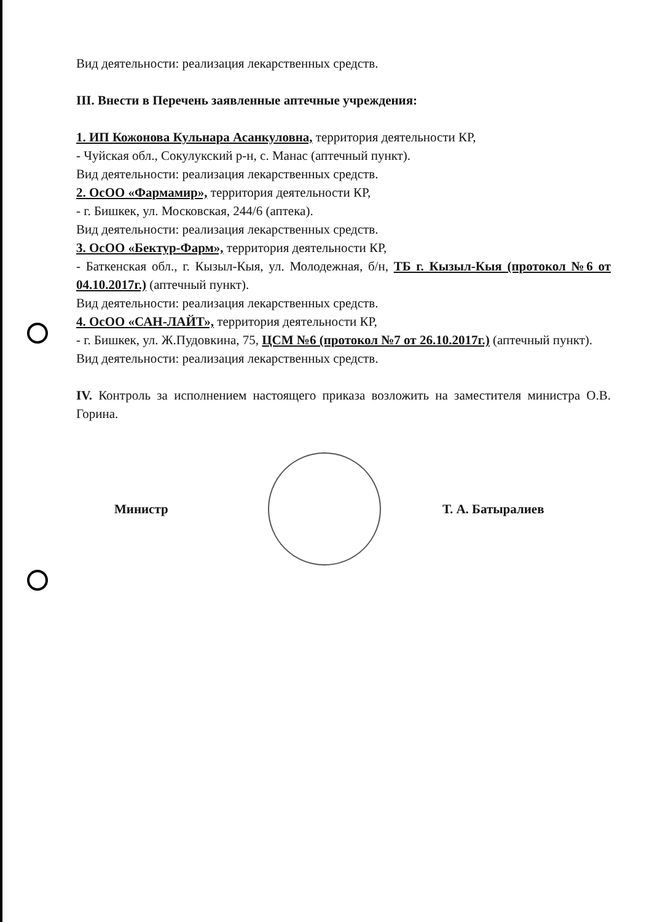Вид деятельности: реализация лекарственных средств.
III. Внести в Перечень заявленные аптечные учреждения:
1. ИП Кожонова Кульнара Асанкуловна, территория деятельности КР,
- Чуйская обл., Сокулукский р-н, с. Манас (аптечный пункт).
Вид деятельности: реализация лекарственных средств.
2. ОсОО «Фармамир», территория деятельности КР,
- г. Бишкек, ул. Московская, 244/6 (аптека).
Вид деятельности: реализация лекарственных средств.
3. ОсОО «Бектур-Фарм», территория деятельности КР,
- Баткенская обл., г. Кызыл-Кыя, ул. Молодежная, б/н, ТБ г. Кызыл-Кыя (протокол №6 от 04.10.2017г.) (аптечный пункт).
Вид деятельности: реализация лекарственных средств.
4. ОсОО «САН-ЛАЙТ», территория деятельности КР,
- г. Бишкек, ул. Ж.Пудовкина, 75, ЦСМ №6 (протокол №7 от 26.10.2017г.) (аптечный пункт).
Вид деятельности: реализация лекарственных средств.
IV. Контроль за исполнением настоящего приказа возложить на заместителя министра О.В. Горина.
Министр Т. А. Батыралиев